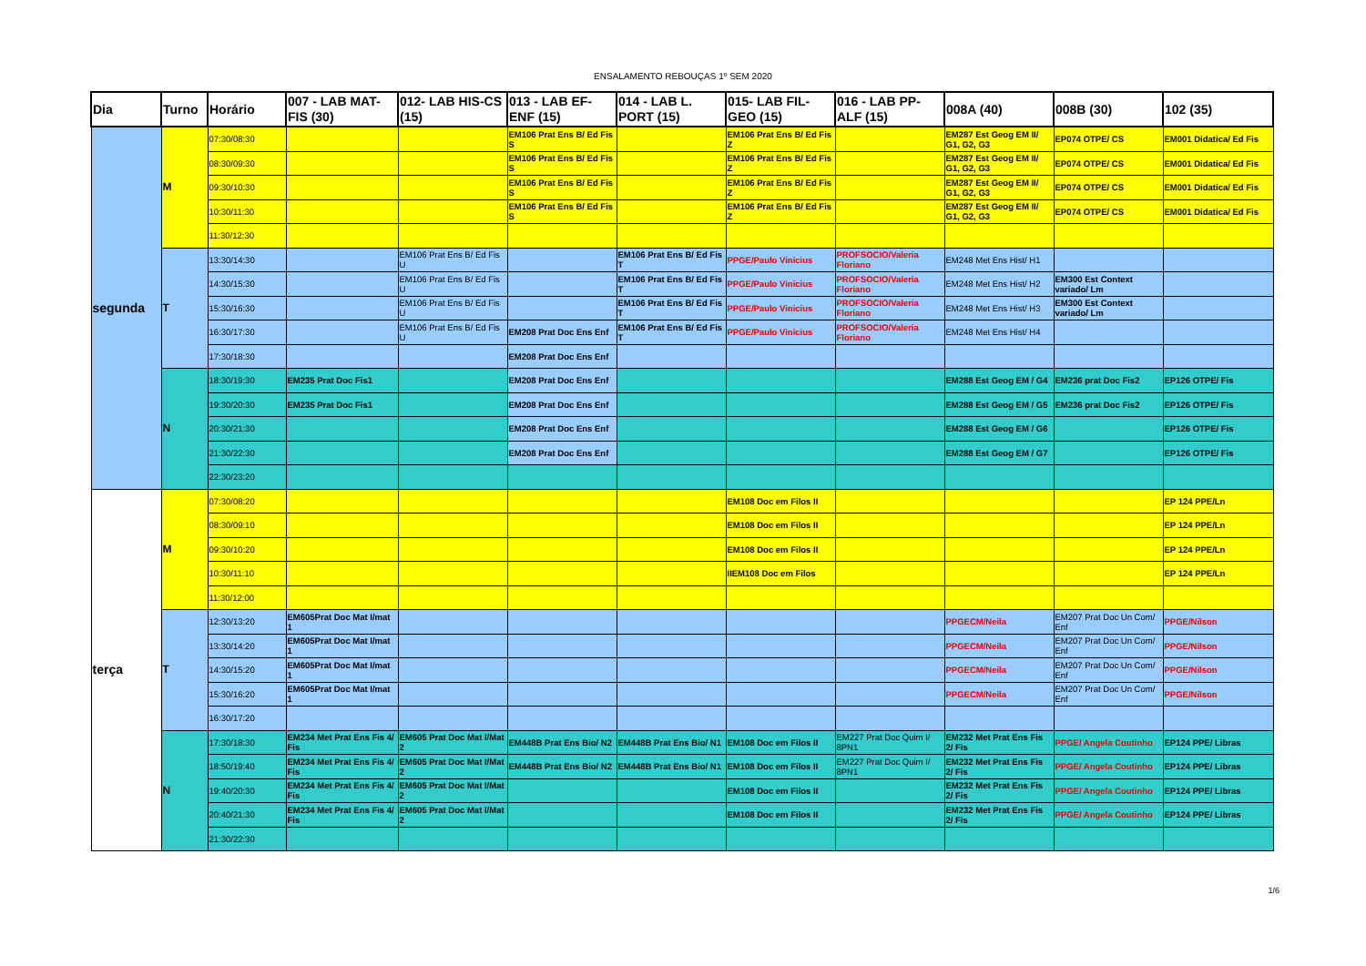ENSALAMENTO REBOUÇAS 1º SEM 2020
| Dia | Turno | Horário | 007 - LAB MAT-FIS (30) | 012- LAB HIS-CS (15) | 013 - LAB EF-ENF (15) | 014 - LAB L. PORT (15) | 015- LAB FIL-GEO (15) | 016 - LAB PP-ALF (15) | 008A (40) | 008B (30) | 102 (35) |
| --- | --- | --- | --- | --- | --- | --- | --- | --- | --- | --- | --- |
| segunda | M | 07:30/08:30 | | | EM106 Prat Ens B/ Ed Fis S | | EM106 Prat Ens B/ Ed Fis Z | | EM287 Est Geog EM II/ G1, G2, G3 | EP074 OTPE/ CS | EM001 Didatica/ Ed Fis |
| | | 08:30/09:30 | | | EM106 Prat Ens B/ Ed Fis S | | EM106 Prat Ens B/ Ed Fis Z | | EM287 Est Geog EM II/ G1, G2, G3 | EP074 OTPE/ CS | EM001 Didatica/ Ed Fis |
| | | 09:30/10:30 | | | EM106 Prat Ens B/ Ed Fis S | | EM106 Prat Ens B/ Ed Fis Z | | EM287 Est Geog EM II/ G1, G2, G3 | EP074 OTPE/ CS | EM001 Didatica/ Ed Fis |
| | | 10:30/11:30 | | | EM106 Prat Ens B/ Ed Fis S | | EM106 Prat Ens B/ Ed Fis Z | | EM287 Est Geog EM II/ G1, G2, G3 | EP074 OTPE/ CS | EM001 Didatica/ Ed Fis |
| | | 11:30/12:30 | | | | | | | | | |
| | T | 13:30/14:30 | | EM106 Prat Ens B/ Ed Fis U | | EM106 Prat Ens B/ Ed Fis T | PPGE/Paulo Vinicius | PROFSOCIO/Valeria Floriano | EM248 Met Ens Hist/ H1 | | |
| | | 14:30/15:30 | | EM106 Prat Ens B/ Ed Fis U | | EM106 Prat Ens B/ Ed Fis T | PPGE/Paulo Vinicius | PROFSOCIO/Valeria Floriano | EM248 Met Ens Hist/ H2 | EM300 Est Context variado/ Lm | |
| | | 15:30/16:30 | | EM106 Prat Ens B/ Ed Fis U | | EM106 Prat Ens B/ Ed Fis T | PPGE/Paulo Vinicius | PROFSOCIO/Valeria Floriano | EM248 Met Ens Hist/ H3 | EM300 Est Context variado/ Lm | |
| | | 16:30/17:30 | | EM106 Prat Ens B/ Ed Fis U | EM208 Prat Doc Ens Enf | EM106 Prat Ens B/ Ed Fis T | PPGE/Paulo Vinicius | PROFSOCIO/Valeria Floriano | EM248 Met Ens Hist/ H4 | | |
| | | 17:30/18:30 | | | EM208 Prat Doc Ens Enf | | | | | | |
| | N | 18:30/19:30 | EM235 Prat Doc Fis1 | | EM208 Prat Doc Ens Enf | | | | EM288 Est Geog EM / G4 | EM236 prat Doc Fis2 | EP126 OTPE/ Fis |
| | | 19:30/20:30 | EM235 Prat Doc Fis1 | | EM208 Prat Doc Ens Enf | | | | EM288 Est Geog EM / G5 | EM236 prat Doc Fis2 | EP126 OTPE/ Fis |
| | | 20:30/21:30 | | | EM208 Prat Doc Ens Enf | | | | EM288 Est Geog EM / G6 | | EP126 OTPE/ Fis |
| | | 21:30/22:30 | | | EM208 Prat Doc Ens Enf | | | | EM288 Est Geog EM / G7 | | EP126 OTPE/ Fis |
| | | 22:30/23:20 | | | | | | | | | |
| terça | M | 07:30/08:20 | | | | | EM108 Doc em Filos II | | | | EP 124 PPE/Ln |
| | | 08:30/09:10 | | | | | EM108 Doc em Filos II | | | | EP 124 PPE/Ln |
| | | 09:30/10:20 | | | | | EM108 Doc em Filos II | | | | EP 124 PPE/Ln |
| | | 10:30/11:10 | | | | | IIEM108 Doc em Filos | | | | EP 124 PPE/Ln |
| | | 11:30/12:00 | | | | | | | | | |
| | T | 12:30/13:20 | EM605Prat Doc Mat I/mat 1 | | | | | | PPGECM/Neila | EM207 Prat Doc Un Com/ Enf | PPGE/Nilson |
| | | 13:30/14:20 | EM605Prat Doc Mat I/mat 1 | | | | | | PPGECM/Neila | EM207 Prat Doc Un Com/ Enf | PPGE/Nilson |
| | | 14:30/15:20 | EM605Prat Doc Mat I/mat 1 | | | | | | PPGECM/Neila | EM207 Prat Doc Un Com/ Enf | PPGE/Nilson |
| | | 15:30/16:20 | EM605Prat Doc Mat I/mat 1 | | | | | | PPGECM/Neila | EM207 Prat Doc Un Com/ Enf | PPGE/Nilson |
| | | 16:30/17:20 | | | | | | | | | |
| | N | 17:30/18:30 | EM234 Met Prat Ens Fis 4/ Fis | EM605 Prat Doc Mat I/Mat 2 | EM448B Prat Ens Bio/ N2 | EM448B Prat Ens Bio/ N1 | EM108 Doc em Filos II | EM227 Prat Doc Quim I/ 8PN1 | EM232 Met Prat Ens Fis 2/ Fis | PPGE/ Angela Coutinho | EP124 PPE/ Libras |
| | | 18:50/19:40 | EM234 Met Prat Ens Fis 4/ Fis | EM605 Prat Doc Mat I/Mat 2 | EM448B Prat Ens Bio/ N2 | EM448B Prat Ens Bio/ N1 | EM108 Doc em Filos II | EM227 Prat Doc Quim I/ 8PN1 | EM232 Met Prat Ens Fis 2/ Fis | PPGE/ Angela Coutinho | EP124 PPE/ Libras |
| | | 19:40/20:30 | EM234 Met Prat Ens Fis 4/ Fis | EM605 Prat Doc Mat I/Mat 2 | | | EM108 Doc em Filos II | | EM232 Met Prat Ens Fis 2/ Fis | PPGE/ Angela Coutinho | EP124 PPE/ Libras |
| | | 20:40/21:30 | EM234 Met Prat Ens Fis 4/ Fis | EM605 Prat Doc Mat I/Mat 2 | | | EM108 Doc em Filos II | | EM232 Met Prat Ens Fis 2/ Fis | PPGE/ Angela Coutinho | EP124 PPE/ Libras |
| | | 21:30/22:30 | | | | | | | | | |
1/6